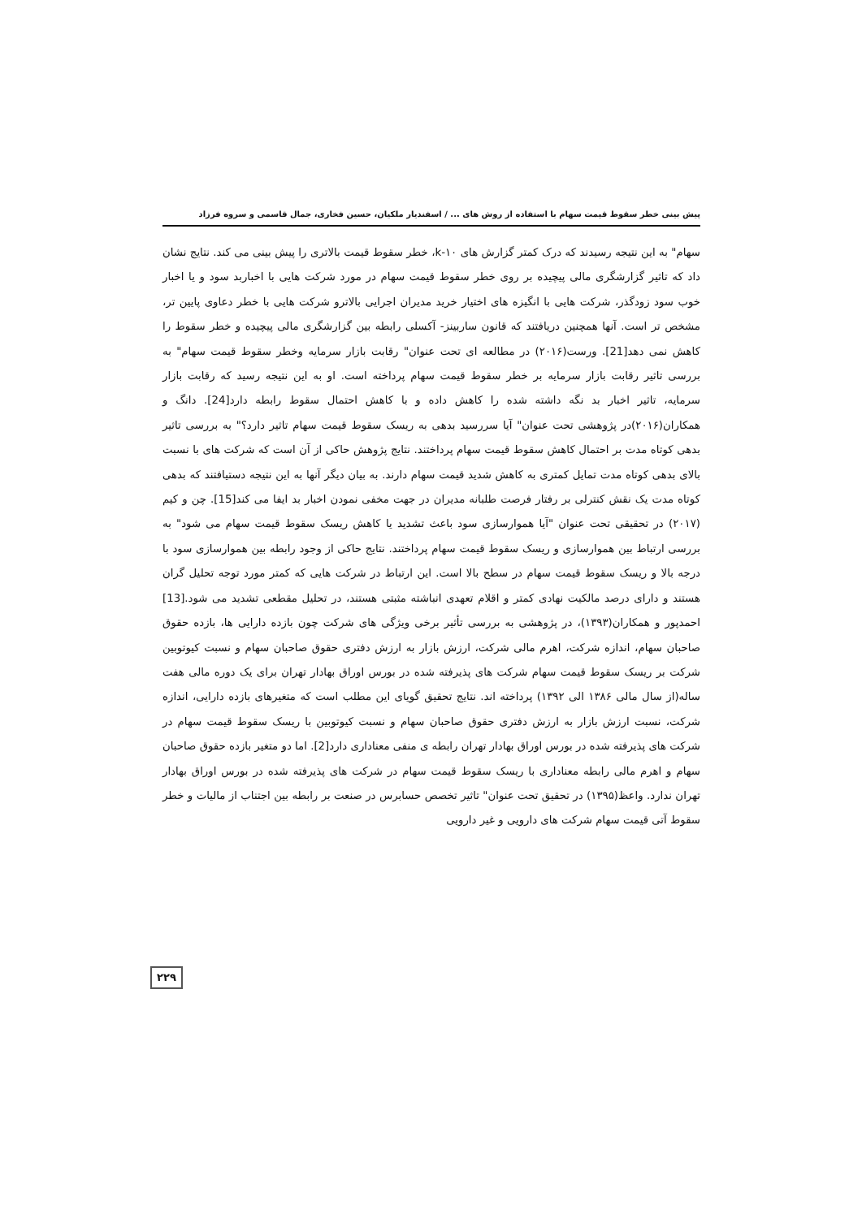پیش بینی خطر سقوط قیمت سهام با استفاده از روش های ... / اسفندیار ملکیان، حسین فخاری، جمال قاسمی و سروه فرزاد
سهام" به این نتیجه رسیدند که درک کمتر گزارش های k-۱۰، خطر سقوط قیمت بالاتری را پیش بینی می کند. نتایج نشان داد که تاثیر گزارشگری مالی پیچیده بر روی خطر سقوط قیمت سهام در مورد شرکت هایی با اخباربد سود و یا اخبار خوب سود زودگذر، شرکت هایی با انگیزه های اختیار خرید مدیران اجرایی بالاترو شرکت هایی با خطر دعاوی پایین تر، مشخص تر است. آنها همچنین دریافتند که قانون ساربینز- آکسلی رابطه بین گزارشگری مالی پیچیده و خطر سقوط را کاهش نمی دهد[21]. ورست(۲۰۱۶) در مطالعه ای تحت عنوان" رقابت بازار سرمایه وخطر سقوط قیمت سهام" به بررسی تاثیر رقابت بازار سرمایه بر خطر سقوط قیمت سهام پرداخته است. او به این نتیجه رسید که رقابت بازار سرمایه، تاثیر اخبار بد نگه داشته شده را کاهش داده و با کاهش احتمال سقوط رابطه دارد[24]. دانگ و همکاران(۲۰۱۶)در پژوهشی تحت عنوان" آیا سررسید بدهی به ریسک سقوط قیمت سهام تاثیر دارد؟" به بررسی تاثیر بدهی کوتاه مدت بر احتمال کاهش سقوط قیمت سهام پرداختند. نتایج پژوهش حاکی از آن است که شرکت های با نسبت بالای بدهی کوتاه مدت تمایل کمتری به کاهش شدید قیمت سهام دارند. به بیان دیگر آنها به این نتیجه دستیافتند که بدهی کوتاه مدت یک نقش کنترلی بر رفتار فرصت طلبانه مدیران در جهت مخفی نمودن اخبار بد ایفا می کند[15]. چن و کیم (۲۰۱۷) در تحقیقی تحت عنوان "آیا هموارسازی سود باعث تشدید یا کاهش ریسک سقوط قیمت سهام می شود" به بررسی ارتباط بین هموارسازی و ریسک سقوط قیمت سهام پرداختند. نتایج حاکی از وجود رابطه بین هموارسازی سود با درجه بالا و ریسک سقوط قیمت سهام در سطح بالا است. این ارتباط در شرکت هایی که کمتر مورد توجه تحلیل گران هستند و دارای درصد مالکیت نهادی کمتر و اقلام تعهدی انباشته مثبتی هستند، در تحلیل مقطعی تشدید می شود.[13] احمدپور و همکاران(۱۳۹۳)، در پژوهشی به بررسی تأثیر برخی ویژگی های شرکت چون بازده دارایی ها، بازده حقوق صاحبان سهام، اندازه شرکت، اهرم مالی شرکت، ارزش بازار به ارزش دفتری حقوق صاحبان سهام و نسبت کیوتوبین شرکت بر ریسک سقوط قیمت سهام شرکت های پذیرفته شده در بورس اوراق بهادار تهران برای یک دوره مالی هفت ساله(از سال مالی ۱۳۸۶ الی ۱۳۹۲) پرداخته اند. نتایج تحقیق گویای این مطلب است که متغیرهای بازده دارایی، اندازه شرکت، نسبت ارزش بازار به ارزش دفتری حقوق صاحبان سهام و نسبت کیوتوبین با ریسک سقوط قیمت سهام در شرکت های پذیرفته شده در بورس اوراق بهادار تهران رابطه ی منفی معناداری دارد[2]. اما دو متغیر بازده حقوق صاحبان سهام و اهرم مالی رابطه معناداری با ریسک سقوط قیمت سهام در شرکت های پذیرفته شده در بورس اوراق بهادار تهران ندارد. واعظ(۱۳۹۵) در تحقیق تحت عنوان" تاثیر تخصص حسابرس در صنعت بر رابطه بین اجتناب از مالیات و خطر سقوط آتی قیمت سهام شرکت های دارویی و غیر دارویی
۲۲۹